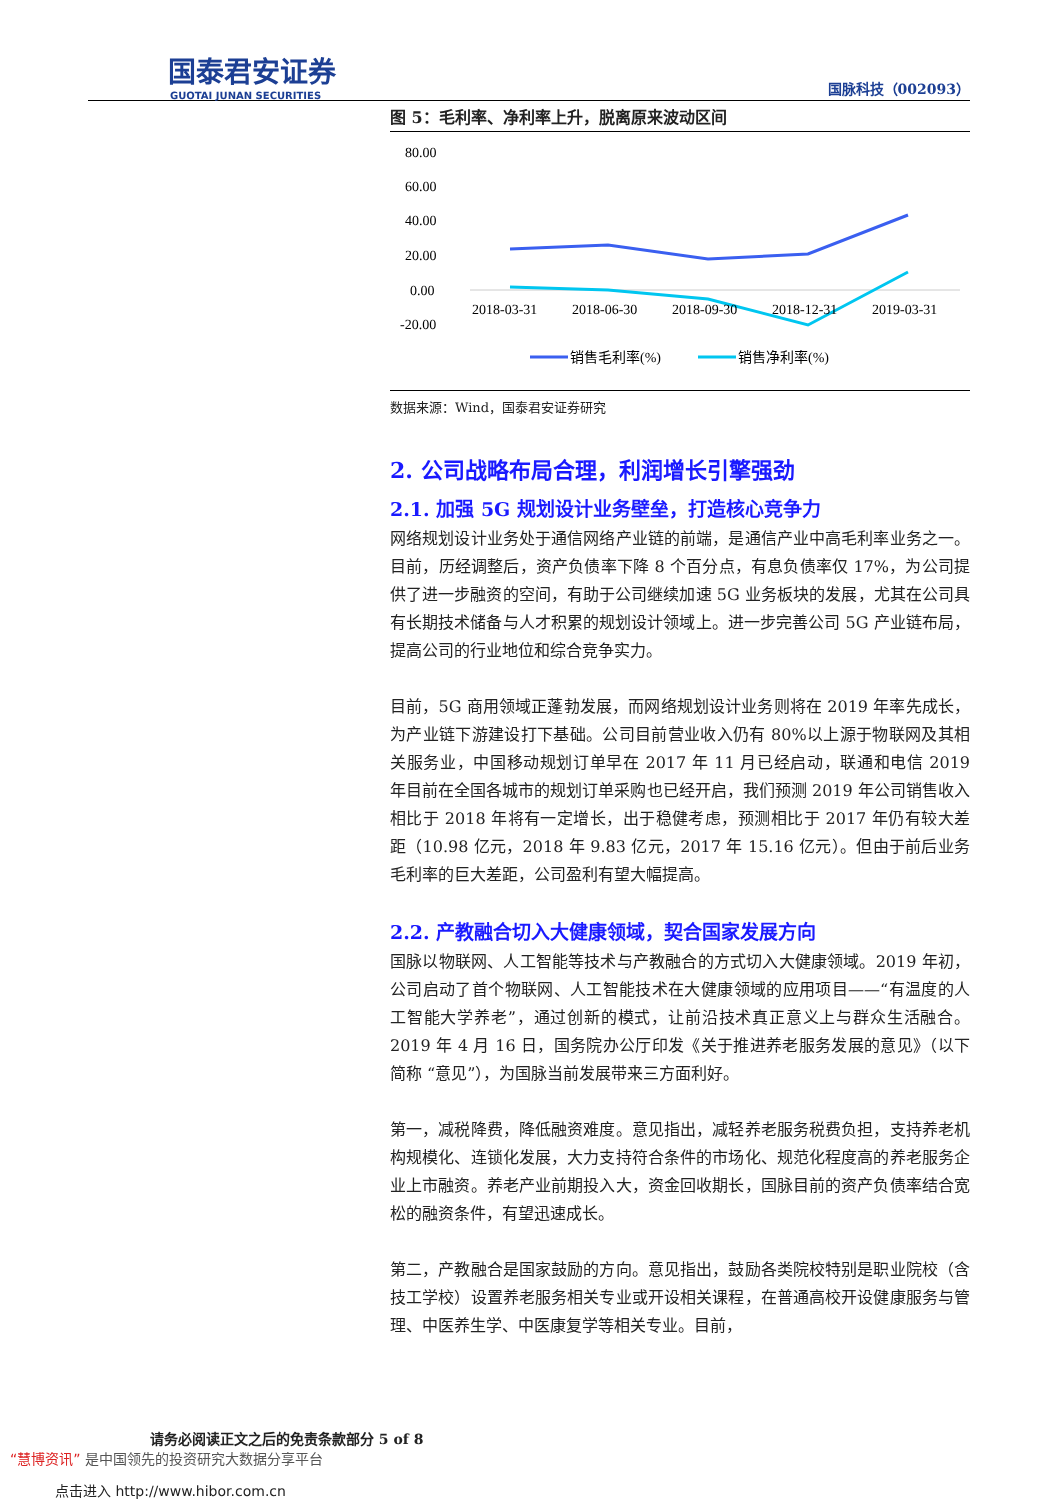国泰君安证券
GUOTAI JUNAN SECURITIES
国脉科技（002093）
图 5：毛利率、净利率上升，脱离原来波动区间
80.00
60.00
40.00
20.00
0.00
-20.00
2018-03-31
2018-06-30
2018-09-30
2018-12-31
2019-03-31
销售毛利率(%)
销售净利率(%)
数据来源：Wind，国泰君安证券研究
2. 公司战略布局合理，利润增长引擎强劲
2.1. 加强 5G 规划设计业务壁垒，打造核心竞争力
网络规划设计业务处于通信网络产业链的前端，是通信产业中高毛利率业务之一。目前，历经调整后，资产负债率下降 8 个百分点，有息负债率仅 17%，为公司提供了进一步融资的空间，有助于公司继续加速 5G 业务板块的发展，尤其在公司具有长期技术储备与人才积累的规划设计领域上。进一步完善公司 5G 产业链布局，提高公司的行业地位和综合竞争实力。
目前，5G 商用领域正蓬勃发展，而网络规划设计业务则将在 2019 年率先成长，为产业链下游建设打下基础。公司目前营业收入仍有 80%以上源于物联网及其相关服务业，中国移动规划订单早在 2017 年 11 月已经启动，联通和电信 2019 年目前在全国各城市的规划订单采购也已经开启，我们预测 2019 年公司销售收入相比于 2018 年将有一定增长，出于稳健考虑，预测相比于 2017 年仍有较大差距（10.98 亿元，2018 年 9.83 亿元，2017 年 15.16 亿元）。但由于前后业务毛利率的巨大差距，公司盈利有望大幅提高。
2.2. 产教融合切入大健康领域，契合国家发展方向
国脉以物联网、人工智能等技术与产教融合的方式切入大健康领域。2019 年初，公司启动了首个物联网、人工智能技术在大健康领域的应用项目——“有温度的人工智能大学养老”，通过创新的模式，让前沿技术真正意义上与群众生活融合。2019 年 4 月 16 日，国务院办公厅印发《关于推进养老服务发展的意见》（以下简称 “意见”），为国脉当前发展带来三方面利好。
第一，减税降费，降低融资难度。意见指出，减轻养老服务税费负担，支持养老机构规模化、连锁化发展，大力支持符合条件的市场化、规范化程度高的养老服务企业上市融资。养老产业前期投入大，资金回收期长，国脉目前的资产负债率结合宽松的融资条件，有望迅速成长。
第二，产教融合是国家鼓励的方向。意见指出，鼓励各类院校特别是职业院校（含技工学校）设置养老服务相关专业或开设相关课程，在普通高校开设健康服务与管理、中医养生学、中医康复学等相关专业。目前，
请务必阅读正文之后的免责条款部分 5 of 8
“慧博资讯” 是中国领先的投资研究大数据分享平台
点击进入 http://www.hibor.com.cn